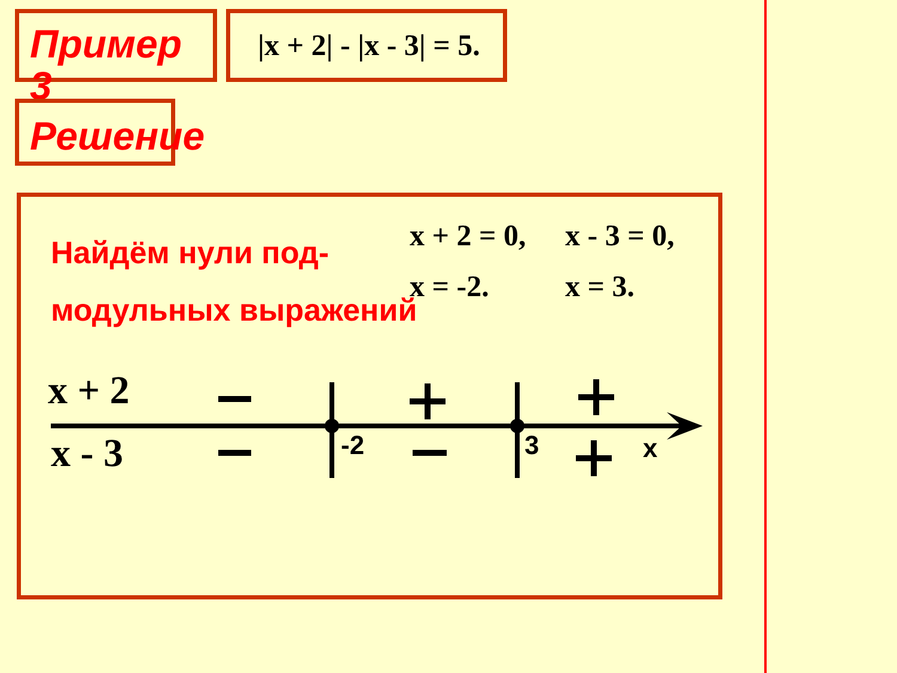Пример 3 |x + 2| - |x - 3| = 5.
Решение
Найдём нули под-
модульных выражений
x + 2 = 0, x - 3 = 0,
x = -2. x = 3.
x + 2
x - 3 -2 3 x